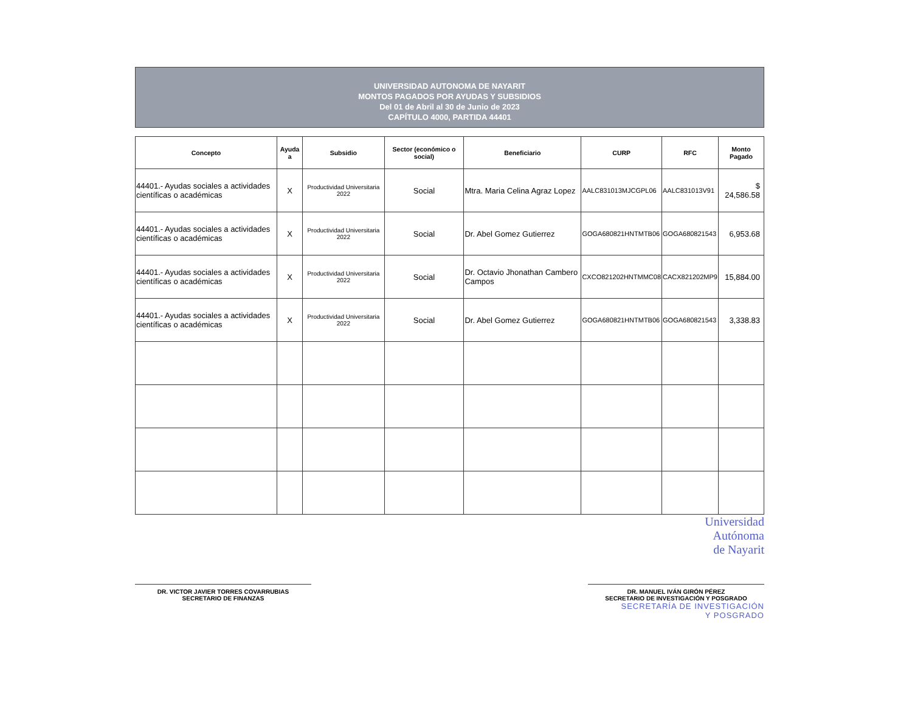UNIVERSIDAD AUTONOMA DE NAYARIT
MONTOS PAGADOS POR AYUDAS Y SUBSIDIOS
Del 01 de Abril al 30 de Junio de 2023
CAPÍTULO 4000, PARTIDA 44401
| Concepto | Ayuda a | Subsidio | Sector (económico o social) | Beneficiario | CURP | RFC | Monto Pagado |
| --- | --- | --- | --- | --- | --- | --- | --- |
| 44401.- Ayudas sociales a actividades científicas o académicas | X | Productividad Universitaria 2022 | Social | Mtra. Maria Celina Agraz Lopez | AALC831013MJCGPL06 | AALC831013V91 | $ 24,586.58 |
| 44401.- Ayudas sociales a actividades científicas o académicas | X | Productividad Universitaria 2022 | Social | Dr. Abel Gomez Gutierrez | GOGA680821HNTMTB06 | GOGA680821543 | 6,953.68 |
| 44401.- Ayudas sociales a actividades científicas o académicas | X | Productividad Universitaria 2022 | Social | Dr. Octavio Jhonathan Cambero Campos | CXCO821202HNTMMC08 | CACX821202MP9 | 15,884.00 |
| 44401.- Ayudas sociales a actividades científicas o académicas | X | Productividad Universitaria 2022 | Social | Dr. Abel Gomez Gutierrez | GOGA680821HNTMTB06 | GOGA680821543 | 3,338.83 |
Universidad
Autónoma
de Nayarit
DR. VICTOR JAVIER TORRES COVARRUBIAS
SECRETARIO DE FINANZAS
DR. MANUEL IVÁN GIRÓN PÉREZ
SECRETARIO DE INVESTIGACIÓN Y POSGRADO
SECRETARÍA DE INVESTIGACIÓN
Y POSGRADO